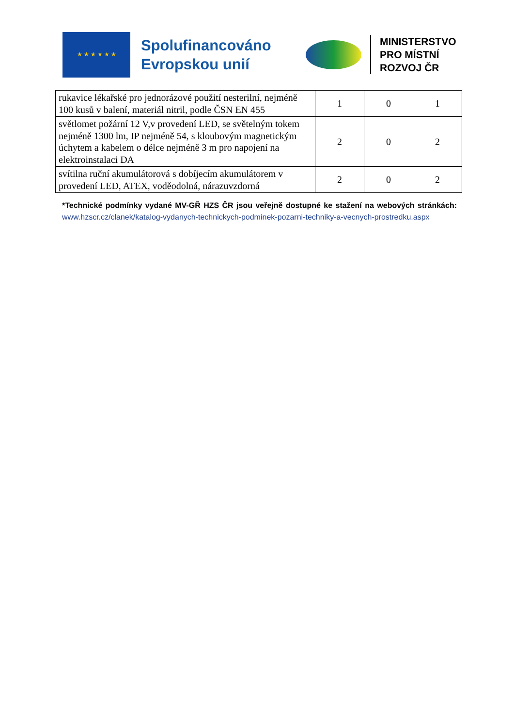★ ★ ★ ★ ★ ★
Spolufinancováno Evropskou unií
MINISTERSTVO
PRO MÍSTNÍ
ROZVOJ ČR
| rukavice lékařské pro jednorázové použití nesterilní, nejméně 100 kusů v balení, materiál nitril, podle ČSN EN 455 | 1 | 0 | 1 |
| světlomet požární 12 V,v provedení LED, se světelným tokem nejméně 1300 lm, IP nejméně 54, s kloubovým magnetickým úchytem a kabelem o délce nejméně 3 m pro napojení na elektroinstalaci DA | 2 | 0 | 2 |
| svítilna ruční akumulátorová s dobíjecím akumulátorem v provedení LED, ATEX, voděodolná, nárazuvzdorná | 2 | 0 | 2 |
*Technické podmínky vydané MV-GŘ HZS ČR jsou veřejně dostupné ke stažení na webových stránkách: www.hzscr.cz/clanek/katalog-vydanych-technickych-podminek-pozarni-techniky-a-vecnych-prostredku.aspx